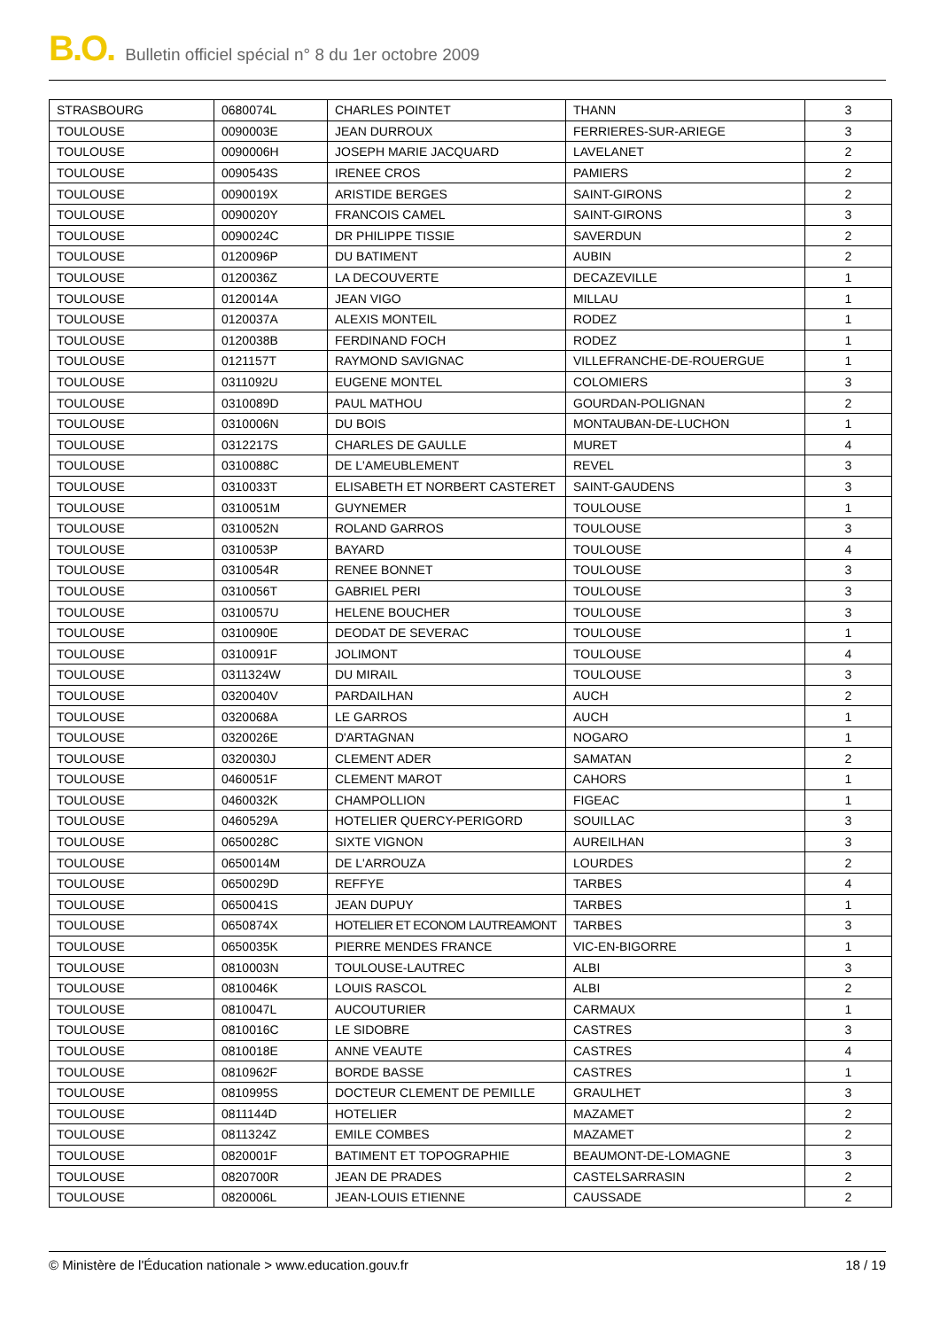B.O. Bulletin officiel spécial n° 8 du 1er octobre 2009
| STRASBOURG | 0680074L | CHARLES POINTET | THANN | 3 |
| TOULOUSE | 0090003E | JEAN DURROUX | FERRIERES-SUR-ARIEGE | 3 |
| TOULOUSE | 0090006H | JOSEPH MARIE JACQUARD | LAVELANET | 2 |
| TOULOUSE | 0090543S | IRENEE CROS | PAMIERS | 2 |
| TOULOUSE | 0090019X | ARISTIDE BERGES | SAINT-GIRONS | 2 |
| TOULOUSE | 0090020Y | FRANCOIS CAMEL | SAINT-GIRONS | 3 |
| TOULOUSE | 0090024C | DR PHILIPPE TISSIE | SAVERDUN | 2 |
| TOULOUSE | 0120096P | DU BATIMENT | AUBIN | 2 |
| TOULOUSE | 0120036Z | LA DECOUVERTE | DECAZEVILLE | 1 |
| TOULOUSE | 0120014A | JEAN VIGO | MILLAU | 1 |
| TOULOUSE | 0120037A | ALEXIS MONTEIL | RODEZ | 1 |
| TOULOUSE | 0120038B | FERDINAND FOCH | RODEZ | 1 |
| TOULOUSE | 0121157T | RAYMOND SAVIGNAC | VILLEFRANCHE-DE-ROUERGUE | 1 |
| TOULOUSE | 0311092U | EUGENE MONTEL | COLOMIERS | 3 |
| TOULOUSE | 0310089D | PAUL MATHOU | GOURDAN-POLIGNAN | 2 |
| TOULOUSE | 0310006N | DU BOIS | MONTAUBAN-DE-LUCHON | 1 |
| TOULOUSE | 0312217S | CHARLES DE GAULLE | MURET | 4 |
| TOULOUSE | 0310088C | DE L'AMEUBLEMENT | REVEL | 3 |
| TOULOUSE | 0310033T | ELISABETH ET NORBERT CASTERET | SAINT-GAUDENS | 3 |
| TOULOUSE | 0310051M | GUYNEMER | TOULOUSE | 1 |
| TOULOUSE | 0310052N | ROLAND GARROS | TOULOUSE | 3 |
| TOULOUSE | 0310053P | BAYARD | TOULOUSE | 4 |
| TOULOUSE | 0310054R | RENEE BONNET | TOULOUSE | 3 |
| TOULOUSE | 0310056T | GABRIEL PERI | TOULOUSE | 3 |
| TOULOUSE | 0310057U | HELENE BOUCHER | TOULOUSE | 3 |
| TOULOUSE | 0310090E | DEODAT DE SEVERAC | TOULOUSE | 1 |
| TOULOUSE | 0310091F | JOLIMONT | TOULOUSE | 4 |
| TOULOUSE | 0311324W | DU MIRAIL | TOULOUSE | 3 |
| TOULOUSE | 0320040V | PARDAILHAN | AUCH | 2 |
| TOULOUSE | 0320068A | LE GARROS | AUCH | 1 |
| TOULOUSE | 0320026E | D'ARTAGNAN | NOGARO | 1 |
| TOULOUSE | 0320030J | CLEMENT ADER | SAMATAN | 2 |
| TOULOUSE | 0460051F | CLEMENT MAROT | CAHORS | 1 |
| TOULOUSE | 0460032K | CHAMPOLLION | FIGEAC | 1 |
| TOULOUSE | 0460529A | HOTELIER QUERCY-PERIGORD | SOUILLAC | 3 |
| TOULOUSE | 0650028C | SIXTE VIGNON | AUREILHAN | 3 |
| TOULOUSE | 0650014M | DE L'ARROUZA | LOURDES | 2 |
| TOULOUSE | 0650029D | REFFYE | TARBES | 4 |
| TOULOUSE | 0650041S | JEAN DUPUY | TARBES | 1 |
| TOULOUSE | 0650874X | HOTELIER ET ECONOM LAUTREAMONT | TARBES | 3 |
| TOULOUSE | 0650035K | PIERRE MENDES FRANCE | VIC-EN-BIGORRE | 1 |
| TOULOUSE | 0810003N | TOULOUSE-LAUTREC | ALBI | 3 |
| TOULOUSE | 0810046K | LOUIS RASCOL | ALBI | 2 |
| TOULOUSE | 0810047L | AUCOUTURIER | CARMAUX | 1 |
| TOULOUSE | 0810016C | LE SIDOBRE | CASTRES | 3 |
| TOULOUSE | 0810018E | ANNE VEAUTE | CASTRES | 4 |
| TOULOUSE | 0810962F | BORDE BASSE | CASTRES | 1 |
| TOULOUSE | 0810995S | DOCTEUR CLEMENT DE PEMILLE | GRAULHET | 3 |
| TOULOUSE | 0811144D | HOTELIER | MAZAMET | 2 |
| TOULOUSE | 0811324Z | EMILE COMBES | MAZAMET | 2 |
| TOULOUSE | 0820001F | BATIMENT ET TOPOGRAPHIE | BEAUMONT-DE-LOMAGNE | 3 |
| TOULOUSE | 0820700R | JEAN DE PRADES | CASTELSARRASIN | 2 |
| TOULOUSE | 0820006L | JEAN-LOUIS ETIENNE | CAUSSADE | 2 |
© Ministère de l'Éducation nationale > www.education.gouv.fr 18 / 19